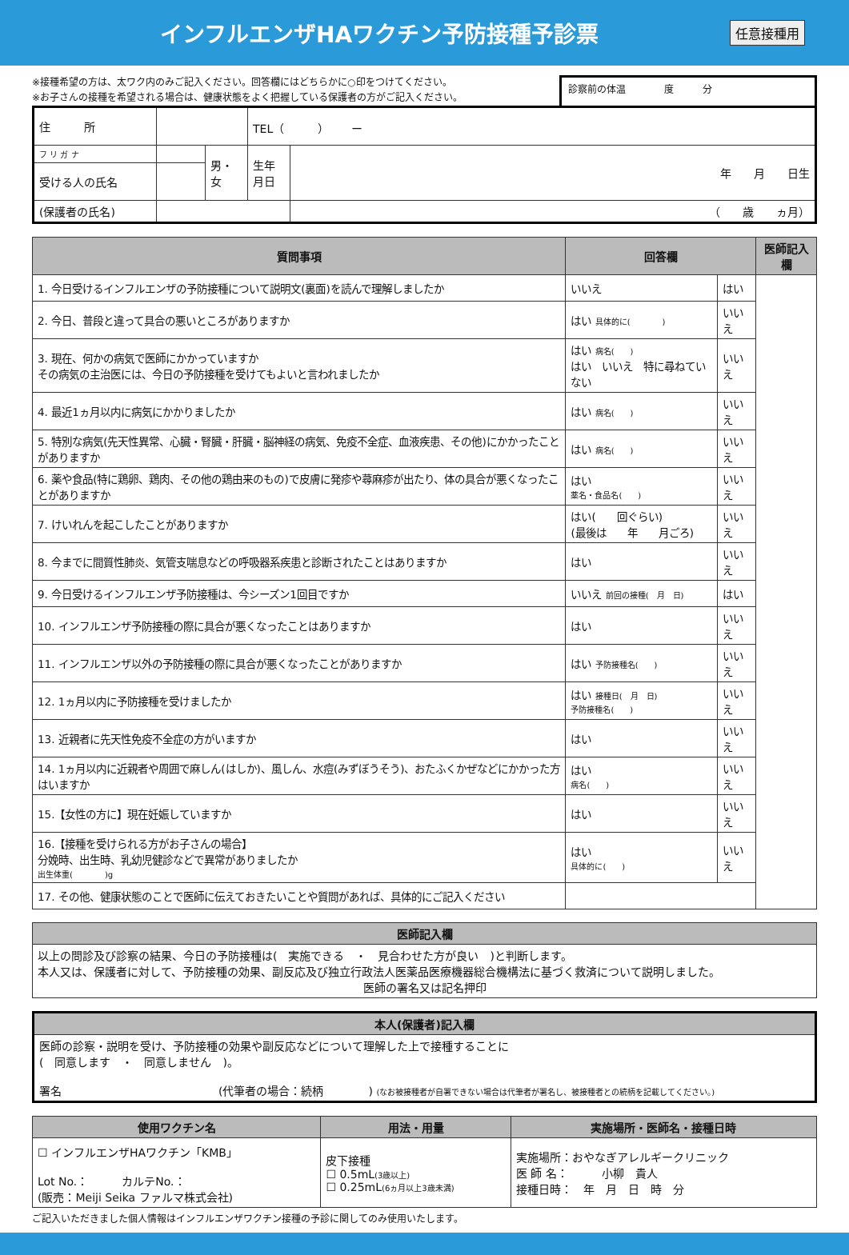インフルエンザHAワクチン予防接種予診票
任意接種用
※接種希望の方は、太ワク内のみご記入ください。回答欄にはどちらかに○印をつけてください。
※お子さんの接種を希望される場合は、健康状態をよく把握している保護者の方がご記入ください。
診察前の体温　　　　度　　　分
| 住 所 | | | TEL（ ） ー | |
| フ リ ガ ナ | | 男・女 | 生年月日 | 年 月 日生 |
| 受ける人の氏名 | | | | |
| (保護者の氏名) | | | | （ 歳 ヵ月） |
| 質問事項 | 回答欄 | | 医師記入欄 |
| --- | --- | --- | --- |
| 1. 今日受けるインフルエンザの予防接種について説明文(裏面)を読んで理解しましたか | いいえ | はい | |
| 2. 今日、普段と違って具合の悪いところがありますか | はい 具体的に( ) | いいえ | |
| 3. 現在、何かの病気で医師にかかっていますか その病気の主治医には、今日の予防接種を受けてもよいと言われましたか | はい 病名( ) はい いいえ 特に尋ねていない | いいえ | |
| 4. 最近1ヵ月以内に病気にかかりましたか | はい 病名( ) | いいえ | |
| 5. 特別な病気(先天性異常、心臓・腎臓・肝臓・脳神経の病気、免疫不全症、血液疾患、その他)にかかったことがありますか | はい 病名( ) | いいえ | |
| 6. 薬や食品(特に鶏卵、鶏肉、その他の鶏由来のもの)で皮膚に発疹や蕁麻疹が出たり、体の具合が悪くなったことがありますか | はい 薬名・食品名( ) | いいえ | |
| 7. けいれんを起こしたことがありますか | はい( 回ぐらい) (最後は 年 月ごろ) | いいえ | |
| 8. 今までに間質性肺炎、気管支喘息などの呼吸器系疾患と診断されたことはありますか | はい | いいえ | |
| 9. 今日受けるインフルエンザ予防接種は、今シーズン1回目ですか | いいえ 前回の接種( 月 日) | はい | |
| 10. インフルエンザ予防接種の際に具合が悪くなったことはありますか | はい | いいえ | |
| 11. インフルエンザ以外の予防接種の際に具合が悪くなったことがありますか | はい 予防接種名( ) | いいえ | |
| 12. 1ヵ月以内に予防接種を受けましたか | はい 接種日( 月 日) 予防接種名( ) | いいえ | |
| 13. 近親者に先天性免疫不全症の方がいますか | はい | いいえ | |
| 14. 1ヵ月以内に近親者や周囲で麻しん(はしか)、風しん、水痘(みずぼうそう)、おたふくかぜなどにかかった方はいますか | はい 病名( ) | いいえ | |
| 15.【女性の方に】現在妊娠していますか | はい | いいえ | |
| 16.【接種を受けられる方がお子さんの場合】 分娩時、出生時、乳幼児健診などで異常がありましたか 出生体重( )g | はい 具体的に( ) | いいえ | |
| 17. その他、健康状態のことで医師に伝えておきたいことや質問があれば、具体的にご記入ください | | | |
| 医師記入欄 |
| --- |
| 以上の問診及び診察の結果、今日の予防接種は( 実施できる ・ 見合わせた方が良い )と判断します。 本人又は、保護者に対して、予防接種の効果、副反応及び独立行政法人医薬品医療機器総合機構法に基づく救済について説明しました。 医師の署名又は記名押印 |
| 本人(保護者)記入欄 |
| --- |
| 医師の診察・説明を受け、予防接種の効果や副反応などについて理解した上で接種することに ( 同意します ・ 同意しません )。 署名 (代筆者の場合：続柄 ) (なお被接種者が自署できない場合は代筆者が署名し、被接種者との続柄を記載してください。) |
| 使用ワクチン名 | 用法・用量 | 実施場所・医師名・接種日時 |
| --- | --- | --- |
| ☐ インフルエンザHAワクチン「KMB」 Lot No.： カルテNo.： (販売：Meiji Seika ファルマ株式会社) | 皮下接種 ☐ 0.5mL (3歳以上) ☐ 0.25mL (6ヵ月以上3歳未満) | 実施場所：おやなぎアレルギークリニック 医 師 名： 小柳 貴人 接種日時： 年 月 日 時 分 |
ご記入いただきました個人情報はインフルエンザワクチン接種の予診に関してのみ使用いたします。